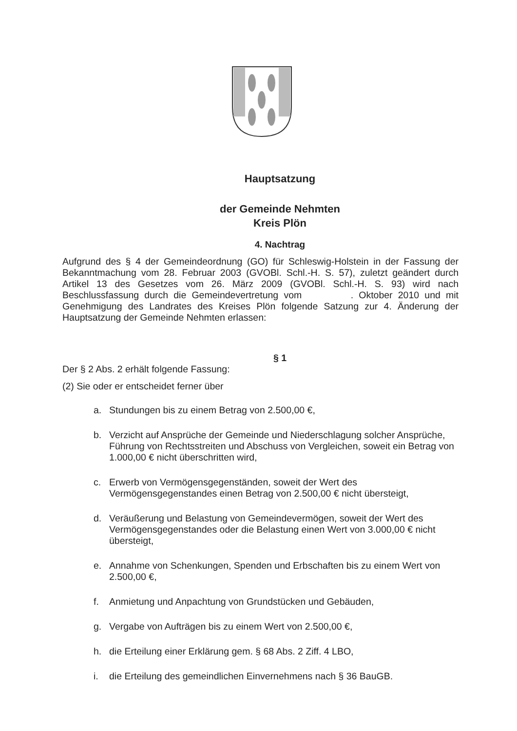Hauptsatzung
der Gemeinde Nehmten
Kreis Plön
4. Nachtrag
Aufgrund des § 4 der Gemeindeordnung (GO) für Schleswig-Holstein in der Fassung der Bekanntmachung vom 28. Februar 2003 (GVOBl. Schl.-H. S. 57), zuletzt geändert durch Artikel 13 des Gesetzes vom 26. März 2009 (GVOBl. Schl.-H. S. 93) wird nach Beschlussfassung durch die Gemeindevertretung vom . Oktober 2010 und mit Genehmigung des Landrates des Kreises Plön folgende Satzung zur 4. Änderung der Hauptsatzung der Gemeinde Nehmten erlassen:
§ 1
Der § 2 Abs. 2 erhält folgende Fassung:
(2) Sie oder er entscheidet ferner über
a. Stundungen bis zu einem Betrag von 2.500,00 €,
b. Verzicht auf Ansprüche der Gemeinde und Niederschlagung solcher Ansprüche, Führung von Rechtsstreiten und Abschuss von Vergleichen, soweit ein Betrag von 1.000,00 € nicht überschritten wird,
c. Erwerb von Vermögensgegenständen, soweit der Wert des Vermögensgegenstandes einen Betrag von 2.500,00 € nicht übersteigt,
d. Veräußerung und Belastung von Gemeindevermögen, soweit der Wert des Vermögensgegenstandes oder die Belastung einen Wert von 3.000,00 € nicht übersteigt,
e. Annahme von Schenkungen, Spenden und Erbschaften bis zu einem Wert von 2.500,00 €,
f. Anmietung und Anpachtung von Grundstücken und Gebäuden,
g. Vergabe von Aufträgen bis zu einem Wert von 2.500,00 €,
h. die Erteilung einer Erklärung gem. § 68 Abs. 2 Ziff. 4 LBO,
i. die Erteilung des gemeindlichen Einvernehmens nach § 36 BauGB.